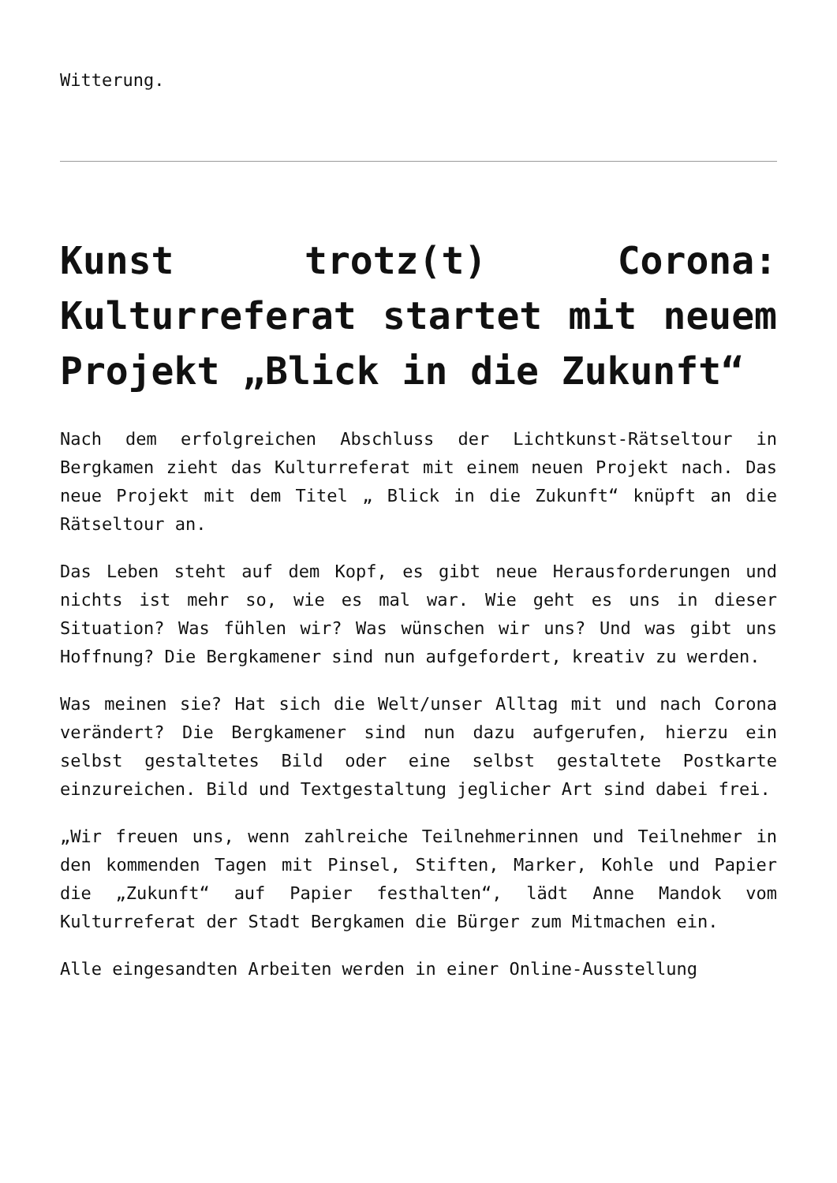Witterung.
Kunst trotz(t) Corona: Kulturreferat startet mit neuem Projekt „Blick in die Zukunft“
Nach dem erfolgreichen Abschluss der Lichtkunst-Rätseltour in Bergkamen zieht das Kulturreferat mit einem neuen Projekt nach. Das neue Projekt mit dem Titel „ Blick in die Zukunft“ knüpft an die Rätseltour an.
Das Leben steht auf dem Kopf, es gibt neue Herausforderungen und nichts ist mehr so, wie es mal war. Wie geht es uns in dieser Situation? Was fühlen wir? Was wünschen wir uns? Und was gibt uns Hoffnung? Die Bergkamener sind nun aufgefordert, kreativ zu werden.
Was meinen sie? Hat sich die Welt/unser Alltag mit und nach Corona verändert? Die Bergkamener sind nun dazu aufgerufen, hierzu ein selbst gestaltetes Bild oder eine selbst gestaltete Postkarte einzureichen. Bild und Textgestaltung jeglicher Art sind dabei frei.
„Wir freuen uns, wenn zahlreiche Teilnehmerinnen und Teilnehmer in den kommenden Tagen mit Pinsel, Stiften, Marker, Kohle und Papier die „Zukunft“ auf Papier festhalten“, lädt Anne Mandok vom Kulturreferat der Stadt Bergkamen die Bürger zum Mitmachen ein.
Alle eingesandten Arbeiten werden in einer Online-Ausstellung